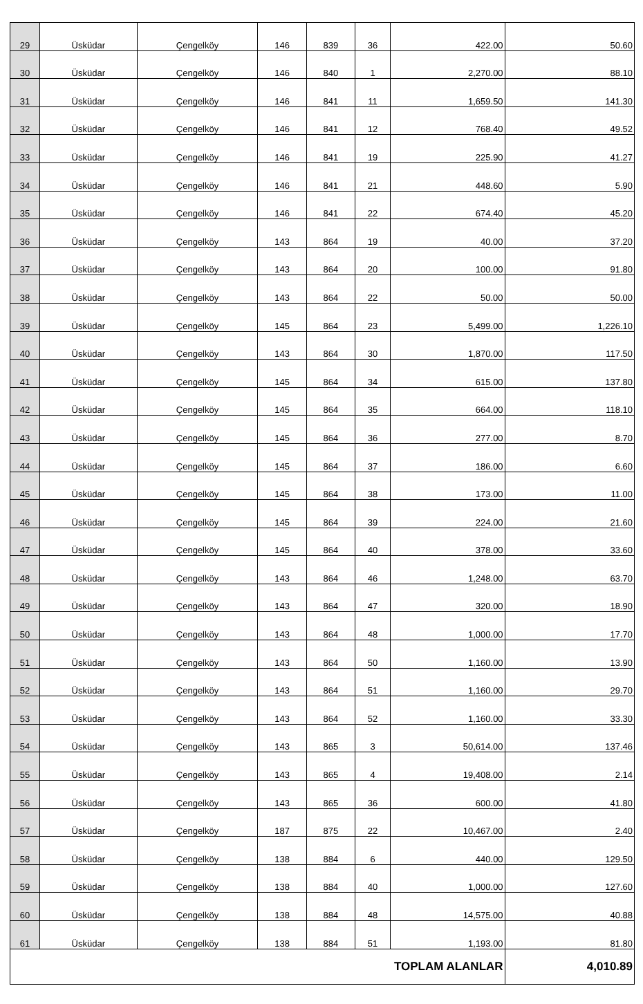| 29 | Üsküdar | Çengelköy | 146 | 839 | 36 | 422.00 | 50.60 |
| 30 | Üsküdar | Çengelköy | 146 | 840 | 1 | 2,270.00 | 88.10 |
| 31 | Üsküdar | Çengelköy | 146 | 841 | 11 | 1,659.50 | 141.30 |
| 32 | Üsküdar | Çengelköy | 146 | 841 | 12 | 768.40 | 49.52 |
| 33 | Üsküdar | Çengelköy | 146 | 841 | 19 | 225.90 | 41.27 |
| 34 | Üsküdar | Çengelköy | 146 | 841 | 21 | 448.60 | 5.90 |
| 35 | Üsküdar | Çengelköy | 146 | 841 | 22 | 674.40 | 45.20 |
| 36 | Üsküdar | Çengelköy | 143 | 864 | 19 | 40.00 | 37.20 |
| 37 | Üsküdar | Çengelköy | 143 | 864 | 20 | 100.00 | 91.80 |
| 38 | Üsküdar | Çengelköy | 143 | 864 | 22 | 50.00 | 50.00 |
| 39 | Üsküdar | Çengelköy | 145 | 864 | 23 | 5,499.00 | 1,226.10 |
| 40 | Üsküdar | Çengelköy | 143 | 864 | 30 | 1,870.00 | 117.50 |
| 41 | Üsküdar | Çengelköy | 145 | 864 | 34 | 615.00 | 137.80 |
| 42 | Üsküdar | Çengelköy | 145 | 864 | 35 | 664.00 | 118.10 |
| 43 | Üsküdar | Çengelköy | 145 | 864 | 36 | 277.00 | 8.70 |
| 44 | Üsküdar | Çengelköy | 145 | 864 | 37 | 186.00 | 6.60 |
| 45 | Üsküdar | Çengelköy | 145 | 864 | 38 | 173.00 | 11.00 |
| 46 | Üsküdar | Çengelköy | 145 | 864 | 39 | 224.00 | 21.60 |
| 47 | Üsküdar | Çengelköy | 145 | 864 | 40 | 378.00 | 33.60 |
| 48 | Üsküdar | Çengelköy | 143 | 864 | 46 | 1,248.00 | 63.70 |
| 49 | Üsküdar | Çengelköy | 143 | 864 | 47 | 320.00 | 18.90 |
| 50 | Üsküdar | Çengelköy | 143 | 864 | 48 | 1,000.00 | 17.70 |
| 51 | Üsküdar | Çengelköy | 143 | 864 | 50 | 1,160.00 | 13.90 |
| 52 | Üsküdar | Çengelköy | 143 | 864 | 51 | 1,160.00 | 29.70 |
| 53 | Üsküdar | Çengelköy | 143 | 864 | 52 | 1,160.00 | 33.30 |
| 54 | Üsküdar | Çengelköy | 143 | 865 | 3 | 50,614.00 | 137.46 |
| 55 | Üsküdar | Çengelköy | 143 | 865 | 4 | 19,408.00 | 2.14 |
| 56 | Üsküdar | Çengelköy | 143 | 865 | 36 | 600.00 | 41.80 |
| 57 | Üsküdar | Çengelköy | 187 | 875 | 22 | 10,467.00 | 2.40 |
| 58 | Üsküdar | Çengelköy | 138 | 884 | 6 | 440.00 | 129.50 |
| 59 | Üsküdar | Çengelköy | 138 | 884 | 40 | 1,000.00 | 127.60 |
| 60 | Üsküdar | Çengelköy | 138 | 884 | 48 | 14,575.00 | 40.88 |
| 61 | Üsküdar | Çengelköy | 138 | 884 | 51 | 1,193.00 | 81.80 |
| TOPLAM ALANLAR | | | | | | | 4,010.89 |